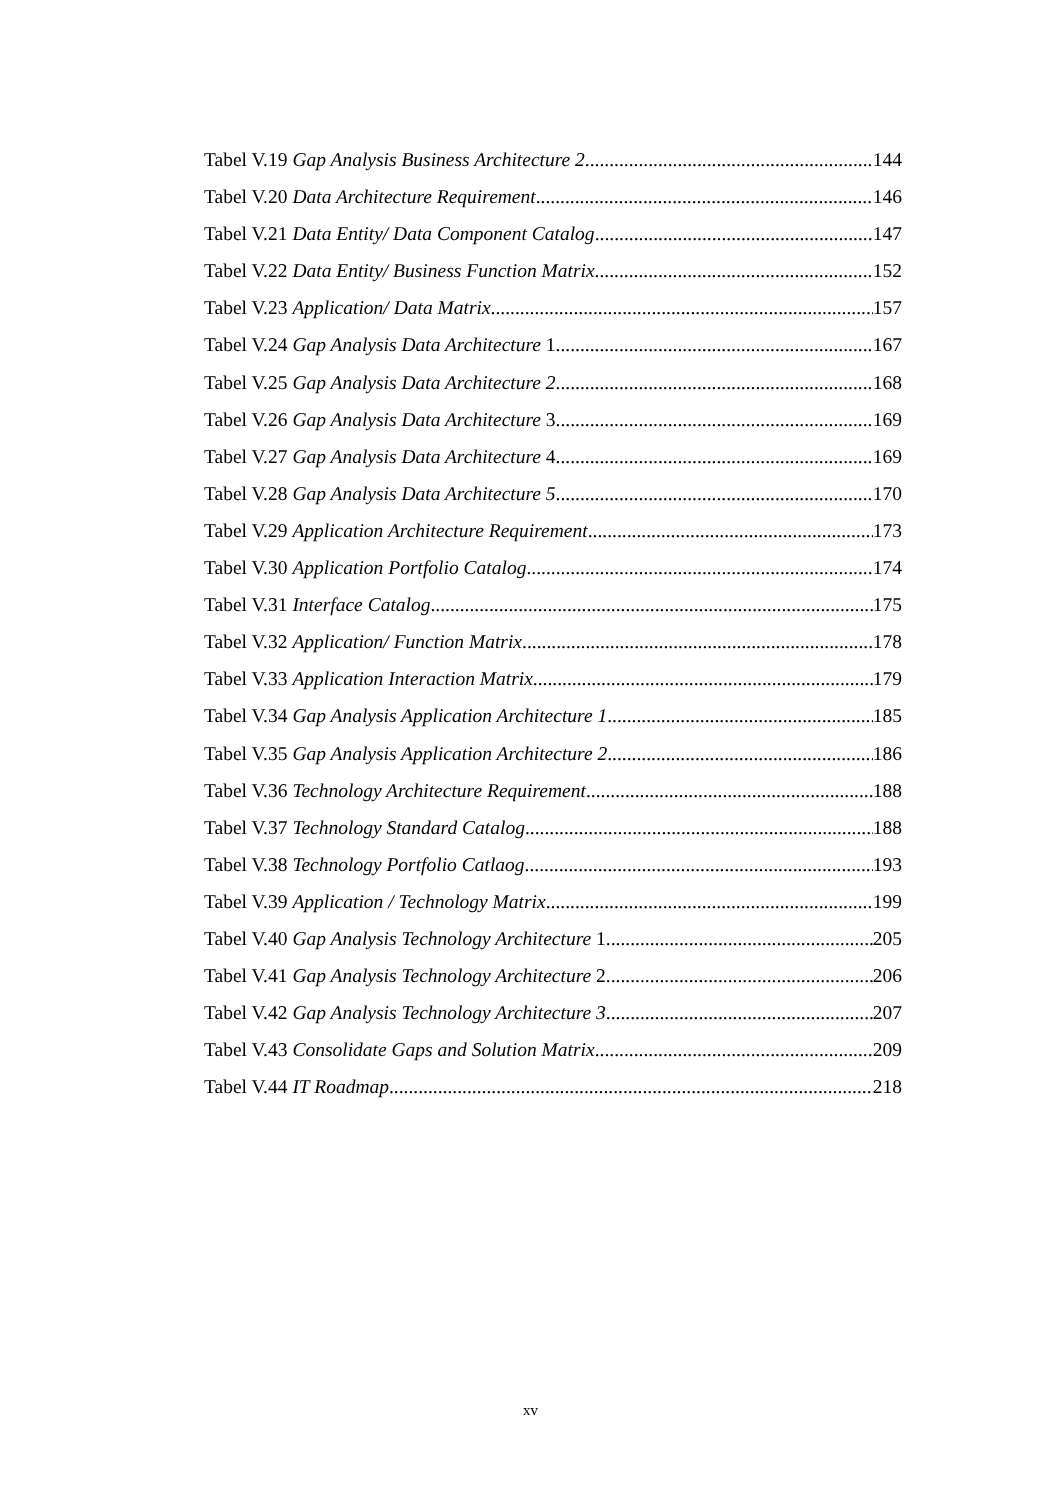Tabel V.19 Gap Analysis Business Architecture 2 144
Tabel V.20 Data Architecture Requirement 146
Tabel V.21 Data Entity/ Data Component Catalog 147
Tabel V.22 Data Entity/ Business Function Matrix 152
Tabel V.23 Application/ Data Matrix 157
Tabel V.24 Gap Analysis Data Architecture 1 167
Tabel V.25 Gap Analysis Data Architecture 2 168
Tabel V.26 Gap Analysis Data Architecture 3 169
Tabel V.27 Gap Analysis Data Architecture 4 169
Tabel V.28 Gap Analysis Data Architecture 5 170
Tabel V.29 Application Architecture Requirement 173
Tabel V.30 Application Portfolio Catalog 174
Tabel V.31 Interface Catalog 175
Tabel V.32 Application/ Function Matrix 178
Tabel V.33 Application Interaction Matrix 179
Tabel V.34 Gap Analysis Application Architecture 1 185
Tabel V.35 Gap Analysis Application Architecture 2 186
Tabel V.36 Technology Architecture Requirement 188
Tabel V.37 Technology Standard Catalog 188
Tabel V.38 Technology Portfolio Catlaog 193
Tabel V.39 Application / Technology Matrix 199
Tabel V.40 Gap Analysis Technology Architecture 1 205
Tabel V.41 Gap Analysis Technology Architecture 2 206
Tabel V.42 Gap Analysis Technology Architecture 3 207
Tabel V.43 Consolidate Gaps and Solution Matrix 209
Tabel V.44 IT Roadmap 218
xv